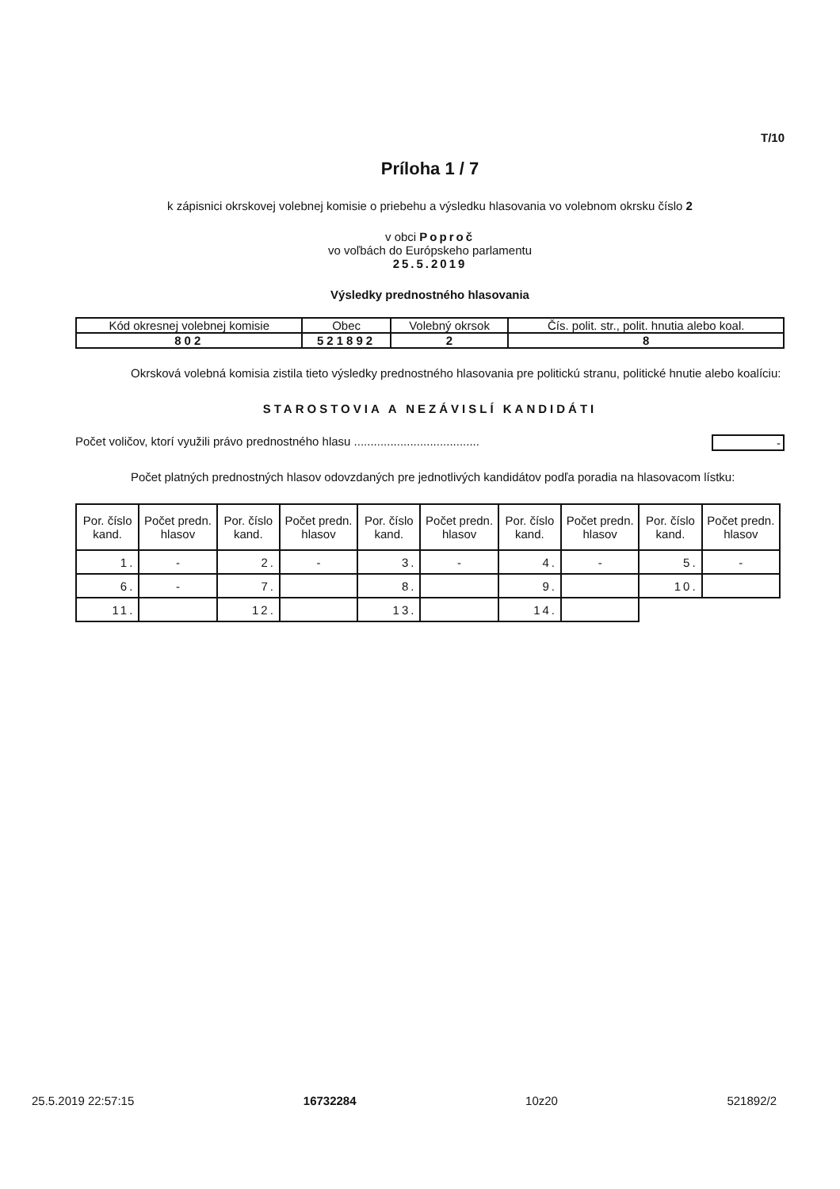T/10
Príloha 1 / 7
k zápisnici okrskovej volebnej komisie o priebehu a výsledku hlasovania vo volebnom okrsku číslo 2
v obci Poproč
vo voľbách do Európskeho parlamentu
25.5.2019
Výsledky prednostného hlasovania
| Kód okresnej volebnej komisie | Obec | Volebný okrsok | Čís. polit. str., polit. hnutia alebo koal. |
| 802 | 521892 | 2 | 8 |
Okrsková volebná komisia zistila tieto výsledky prednostného hlasovania pre politickú stranu, politické hnutie alebo koalíciu:
STAROSTOVIA A NEZÁVISLÍ KANDIDÁTI
Počet voličov, ktorí využili právo prednostného hlasu ...................................... -
Počet platných prednostných hlasov odovzdaných pre jednotlivých kandidátov podľa poradia na hlasovacom lístku:
| Por. číslo kand. | Počet predn. hlasov | Por. číslo kand. | Počet predn. hlasov | Por. číslo kand. | Počet predn. hlasov | Por. číslo kand. | Počet predn. hlasov | Por. číslo kand. | Počet predn. hlasov |
| --- | --- | --- | --- | --- | --- | --- | --- | --- | --- |
| 1. | - | 2. | - | 3. | - | 4. | - | 5. | - |
| 6. | - | 7. | | 8. | | 9. | | 10. | |
| 11. | | 12. | | 13. | | 14. | | | |
25.5.2019 22:57:15 16732284 10z20 521892/2